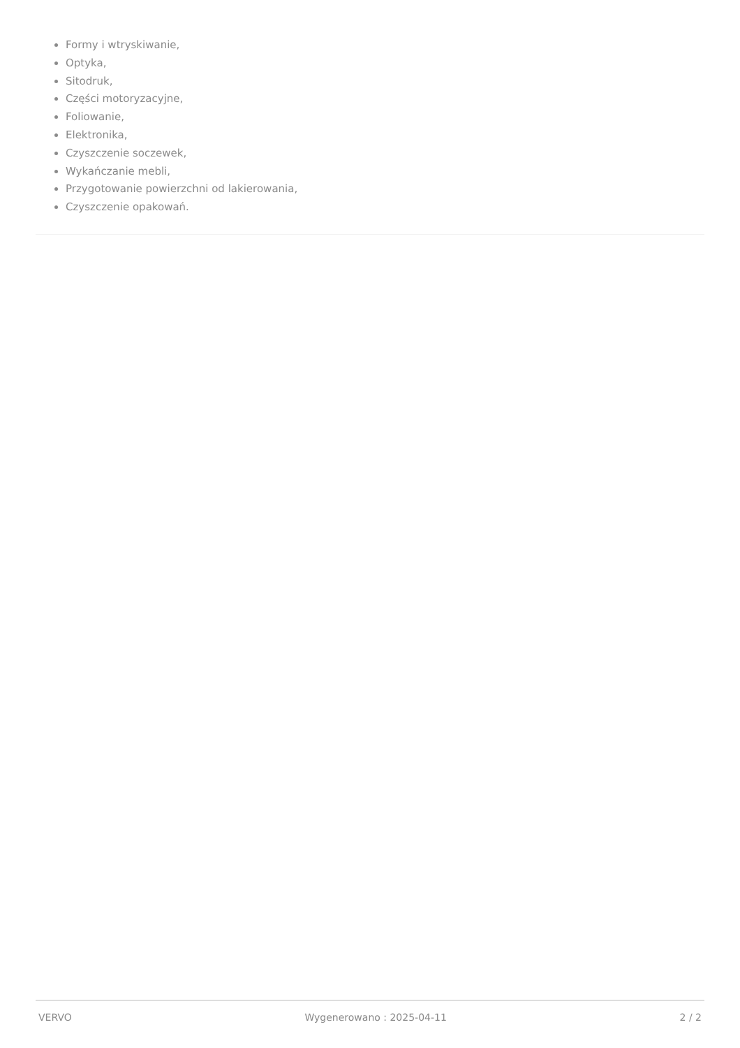Formy i wtryskiwanie,
Optyka,
Sitodruk,
Części motoryzacyjne,
Foliowanie,
Elektronika,
Czyszczenie soczewek,
Wykańczanie mebli,
Przygotowanie powierzchni od lakierowania,
Czyszczenie opakowań.
VERVO Wygenerowano : 2025-04-11 2 / 2